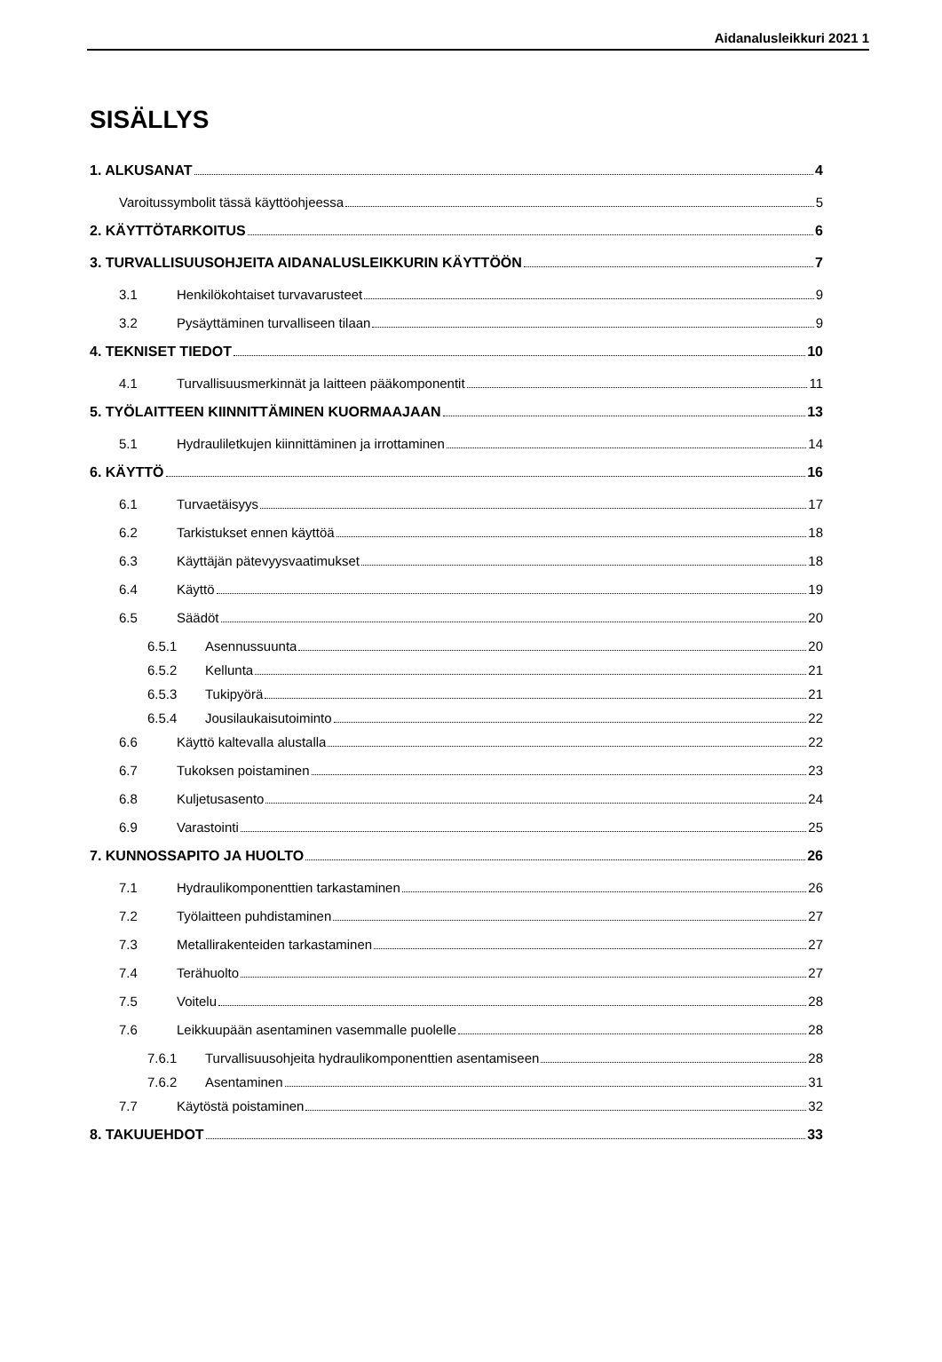Aidanalusleikkuri 2021 1
SISÄLLYS
1. ALKUSANAT 4
Varoitussymbolit tässä käyttöohjeessa 5
2. KÄYTTÖTARKOITUS 6
3. TURVALLISUUSOHJEITA AIDANALUSLEIKKURIN KÄYTTÖÖN 7
3.1 Henkilökohtaiset turvavarusteet 9
3.2 Pysäyttäminen turvalliseen tilaan 9
4. TEKNISET TIEDOT 10
4.1 Turvallisuusmerkinnät ja laitteen pääkomponentit 11
5. TYÖLAITTEEN KIINNITTÄMINEN KUORMAAJAAN 13
5.1 Hydrauliletkujen kiinnittäminen ja irrottaminen 14
6. KÄYTTÖ 16
6.1 Turvaetäisyys 17
6.2 Tarkistukset ennen käyttöä 18
6.3 Käyttäjän pätevyysvaatimukset 18
6.4 Käyttö 19
6.5 Säädöt 20
6.5.1 Asennussuunta 20
6.5.2 Kellunta 21
6.5.3 Tukipyörä 21
6.5.4 Jousilaukaisutoiminto 22
6.6 Käyttö kaltevalla alustalla 22
6.7 Tukoksen poistaminen 23
6.8 Kuljetusasento 24
6.9 Varastointi 25
7. KUNNOSSAPITO JA HUOLTO 26
7.1 Hydraulikomponenttien tarkastaminen 26
7.2 Työlaitteen puhdistaminen 27
7.3 Metallirakenteiden tarkastaminen 27
7.4 Terähuolto 27
7.5 Voitelu 28
7.6 Leikkuupään asentaminen vasemmalle puolelle 28
7.6.1 Turvallisuusohjeita hydraulikomponenttien asentamiseen 28
7.6.2 Asentaminen 31
7.7 Käytöstä poistaminen 32
8. TAKUUEHDOT 33